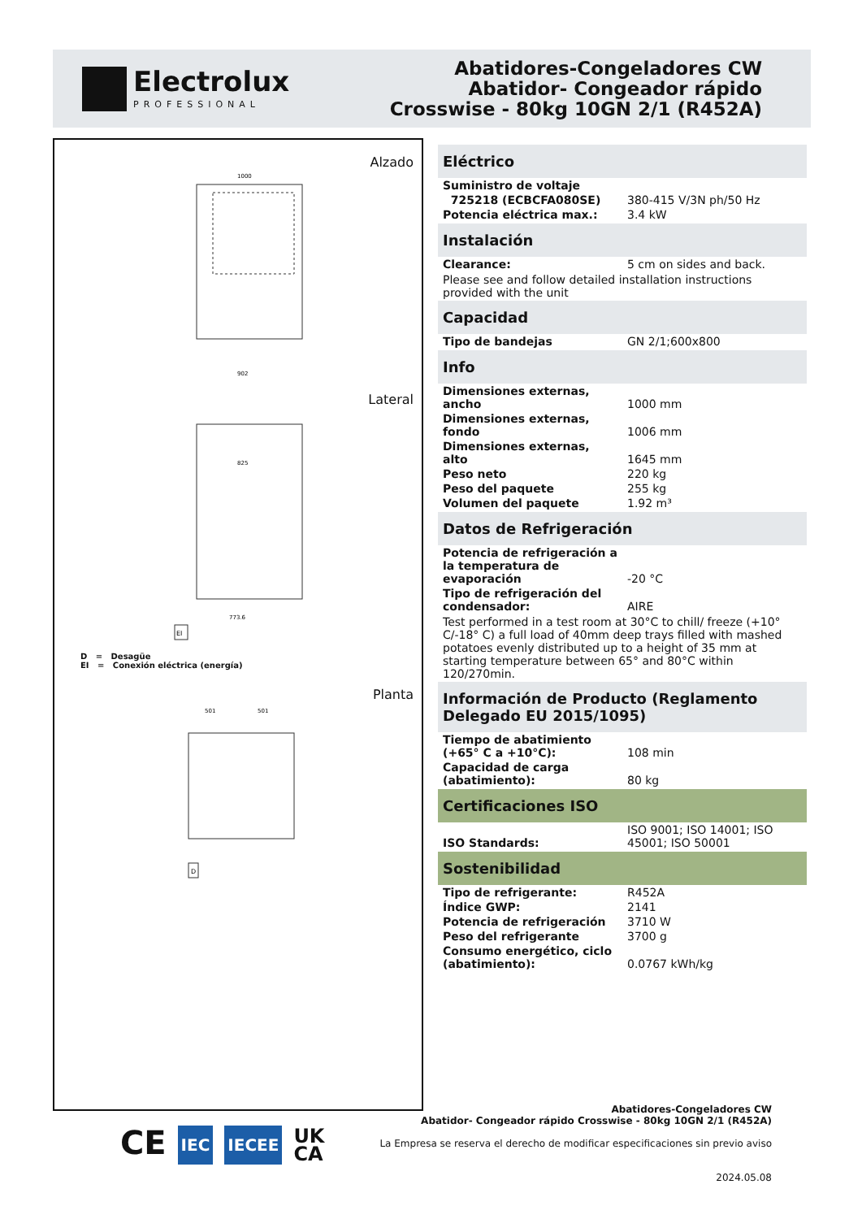Electrolux
PROFESSIONAL
Abatidores-Congeladores CW
Abatidor- Congeador rápido
Crosswise - 80kg 10GN 2/1 (R452A)
Alzado
1000
902
Lateral
825
773.6
EI
D = Desagüe
EI = Conexión eléctrica (energía)
Planta
501
501
D
Eléctrico
| Suministro de voltaje | |
| 725218 (ECBCFA080SE) | 380-415 V/3N ph/50 Hz |
| Potencia eléctrica max.: | 3.4 kW |
Instalación
| Clearance: | 5 cm on sides and back. |
Please see and follow detailed installation instructions provided with the unit
Capacidad
| Tipo de bandejas | GN 2/1;600x800 |
Info
| Dimensiones externas, ancho | 1000 mm |
| Dimensiones externas, fondo | 1006 mm |
| Dimensiones externas, alto | 1645 mm |
| Peso neto | 220 kg |
| Peso del paquete | 255 kg |
| Volumen del paquete | 1.92 m³ |
Datos de Refrigeración
| Potencia de refrigeración a la temperatura de evaporación | -20 °C |
| Tipo de refrigeración del condensador: | AIRE |
Test performed in a test room at 30°C to chill/ freeze (+10° C/-18° C) a full load of 40mm deep trays filled with mashed potatoes evenly distributed up to a height of 35 mm at starting temperature between 65° and 80°C within 120/270min.
Información de Producto (Reglamento Delegado EU 2015/1095)
| Tiempo de abatimiento (+65° C a +10°C): | 108 min |
| Capacidad de carga (abatimiento): | 80 kg |
Certificaciones ISO
| ISO Standards: | ISO 9001; ISO 14001; ISO 45001; ISO 50001 |
Sostenibilidad
| Tipo de refrigerante: | R452A |
| Índice GWP: | 2141 |
| Potencia de refrigeración | 3710 W |
| Peso del refrigerante | 3700 g |
| Consumo energético, ciclo (abatimiento): | 0.0767 kWh/kg |
CE IEC IECEE UK
CA
Abatidores-Congeladores CW
Abatidor- Congeador rápido Crosswise - 80kg 10GN 2/1 (R452A)
La Empresa se reserva el derecho de modificar especificaciones sin previo aviso
2024.05.08